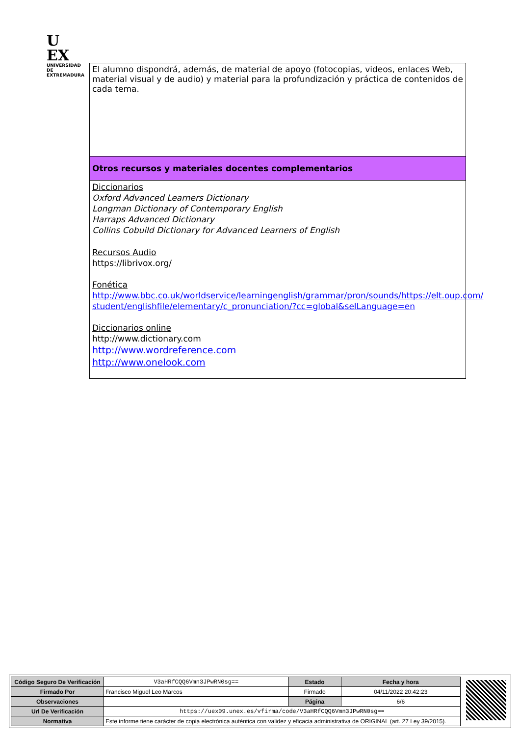U
EX
UNIVERSIDAD DE EXTREMADURA
El alumno dispondrá, además, de material de apoyo (fotocopias, videos, enlaces Web, material visual y de audio) y material para la profundización y práctica de contenidos de cada tema.
Otros recursos y materiales docentes complementarios
Diccionarios
Oxford Advanced Learners Dictionary
Longman Dictionary of Contemporary English
Harraps Advanced Dictionary
Collins Cobuild Dictionary for Advanced Learners of English
Recursos Audio
https://librivox.org/
Fonética
http://www.bbc.co.uk/worldservice/learningenglish/grammar/pron/sounds/https://elt.oup.com/ student/englishfile/elementary/c_pronunciation/?cc=global&selLanguage=en
Diccionarios online
http://www.dictionary.com
http://www.wordreference.com
http://www.onelook.com
| Código Seguro De Verificación | V3aHRfCQQ6Vmn3JPwRN0sg== | Estado | Fecha y hora |
| Firmado Por | Francisco Miguel Leo Marcos | Firmado | 04/11/2022 20:42:23 |
| Observaciones | | Página | 6/6 |
| Url De Verificación | https://uex09.unex.es/vfirma/code/V3aHRfCQQ6Vmn3JPwRN0sg== | | |
| Normativa | Este informe tiene carácter de copia electrónica auténtica con validez y eficacia administrativa de ORIGINAL (art. 27 Ley 39/2015). | | |